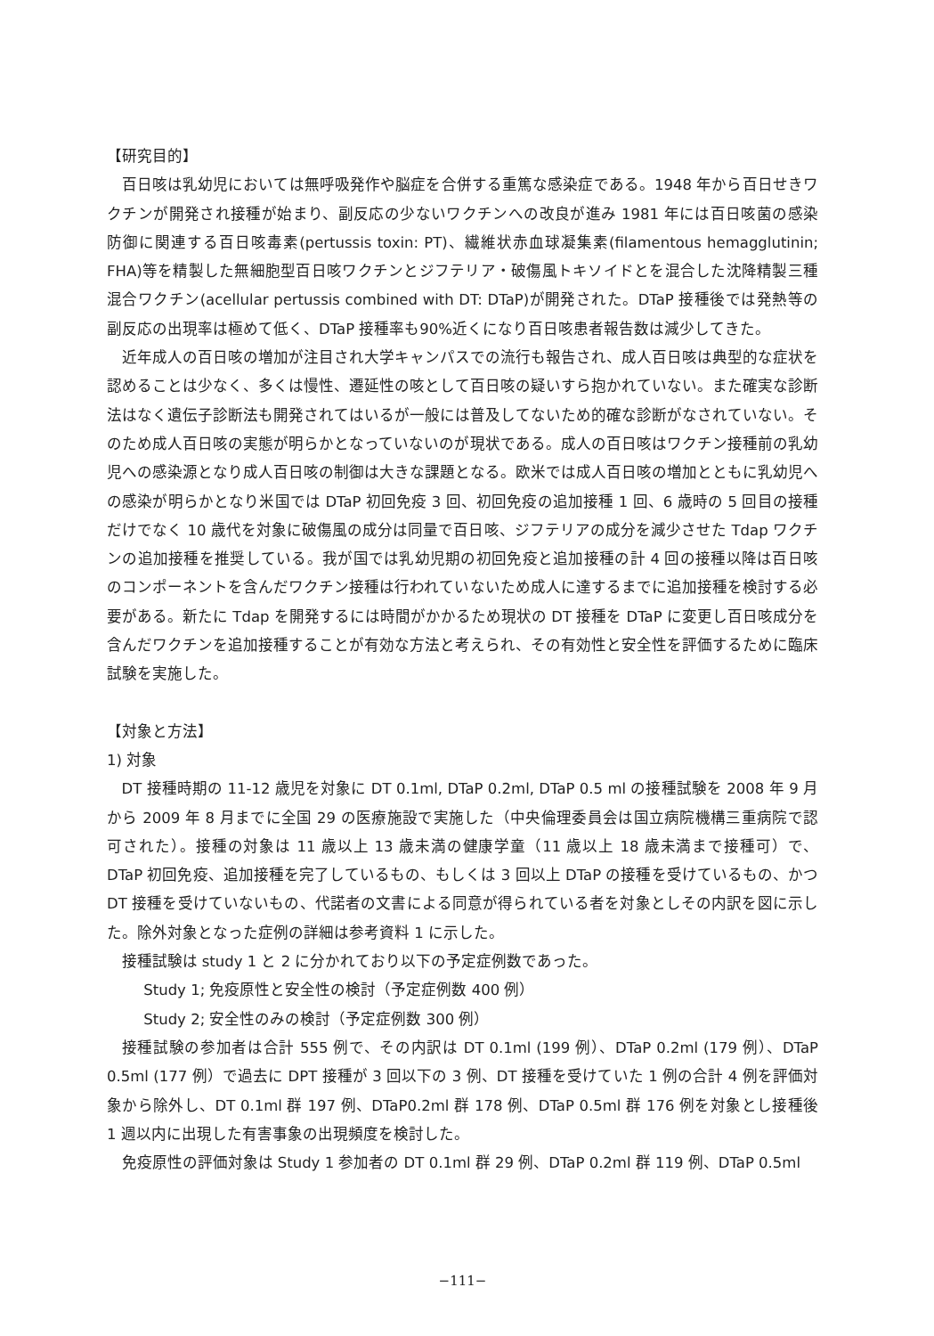【研究目的】
百日咳は乳幼児においては無呼吸発作や脳症を合併する重篤な感染症である。1948 年から百日せきワクチンが開発され接種が始まり、副反応の少ないワクチンへの改良が進み 1981 年には百日咳菌の感染防御に関連する百日咳毒素(pertussis toxin: PT)、繊維状赤血球凝集素(filamentous hemagglutinin; FHA)等を精製した無細胞型百日咳ワクチンとジフテリア・破傷風トキソイドとを混合した沈降精製三種混合ワクチン(acellular pertussis combined with DT: DTaP)が開発された。DTaP 接種後では発熱等の副反応の出現率は極めて低く、DTaP 接種率も90%近くになり百日咳患者報告数は減少してきた。
近年成人の百日咳の増加が注目され大学キャンパスでの流行も報告され、成人百日咳は典型的な症状を認めることは少なく、多くは慢性、遷延性の咳として百日咳の疑いすら抱かれていない。また確実な診断法はなく遺伝子診断法も開発されてはいるが一般には普及してないため的確な診断がなされていない。そのため成人百日咳の実態が明らかとなっていないのが現状である。成人の百日咳はワクチン接種前の乳幼児への感染源となり成人百日咳の制御は大きな課題となる。欧米では成人百日咳の増加とともに乳幼児への感染が明らかとなり米国では DTaP 初回免疫 3 回、初回免疫の追加接種 1 回、6 歳時の 5 回目の接種だけでなく 10 歳代を対象に破傷風の成分は同量で百日咳、ジフテリアの成分を減少させた Tdap ワクチンの追加接種を推奨している。我が国では乳幼児期の初回免疫と追加接種の計 4 回の接種以降は百日咳のコンポーネントを含んだワクチン接種は行われていないため成人に達するまでに追加接種を検討する必要がある。新たに Tdap を開発するには時間がかかるため現状の DT 接種を DTaP に変更し百日咳成分を含んだワクチンを追加接種することが有効な方法と考えられ、その有効性と安全性を評価するために臨床試験を実施した。
【対象と方法】
1) 対象
DT 接種時期の 11-12 歳児を対象に DT 0.1ml, DTaP 0.2ml, DTaP 0.5 ml の接種試験を 2008 年 9 月から 2009 年 8 月までに全国 29 の医療施設で実施した（中央倫理委員会は国立病院機構三重病院で認可された）。接種の対象は 11 歳以上 13 歳未満の健康学童（11 歳以上 18 歳未満まで接種可）で、 DTaP 初回免疫、追加接種を完了しているもの、もしくは 3 回以上 DTaP の接種を受けているもの、かつ DT 接種を受けていないもの、代諾者の文書による同意が得られている者を対象としその内訳を図に示した。除外対象となった症例の詳細は参考資料 1 に示した。
接種試験は study 1 と 2 に分かれており以下の予定症例数であった。
Study 1; 免疫原性と安全性の検討（予定症例数 400 例）
Study 2; 安全性のみの検討（予定症例数 300 例）
接種試験の参加者は合計 555 例で、その内訳は DT 0.1ml (199 例）、DTaP 0.2ml (179 例）、DTaP 0.5ml (177 例）で過去に DPT 接種が 3 回以下の 3 例、DT 接種を受けていた 1 例の合計 4 例を評価対象から除外し、DT 0.1ml 群 197 例、DTaP0.2ml 群 178 例、DTaP 0.5ml 群 176 例を対象とし接種後 1 週以内に出現した有害事象の出現頻度を検討した。
免疫原性の評価対象は Study 1 参加者の DT 0.1ml 群 29 例、DTaP 0.2ml 群 119 例、DTaP 0.5ml
−111−